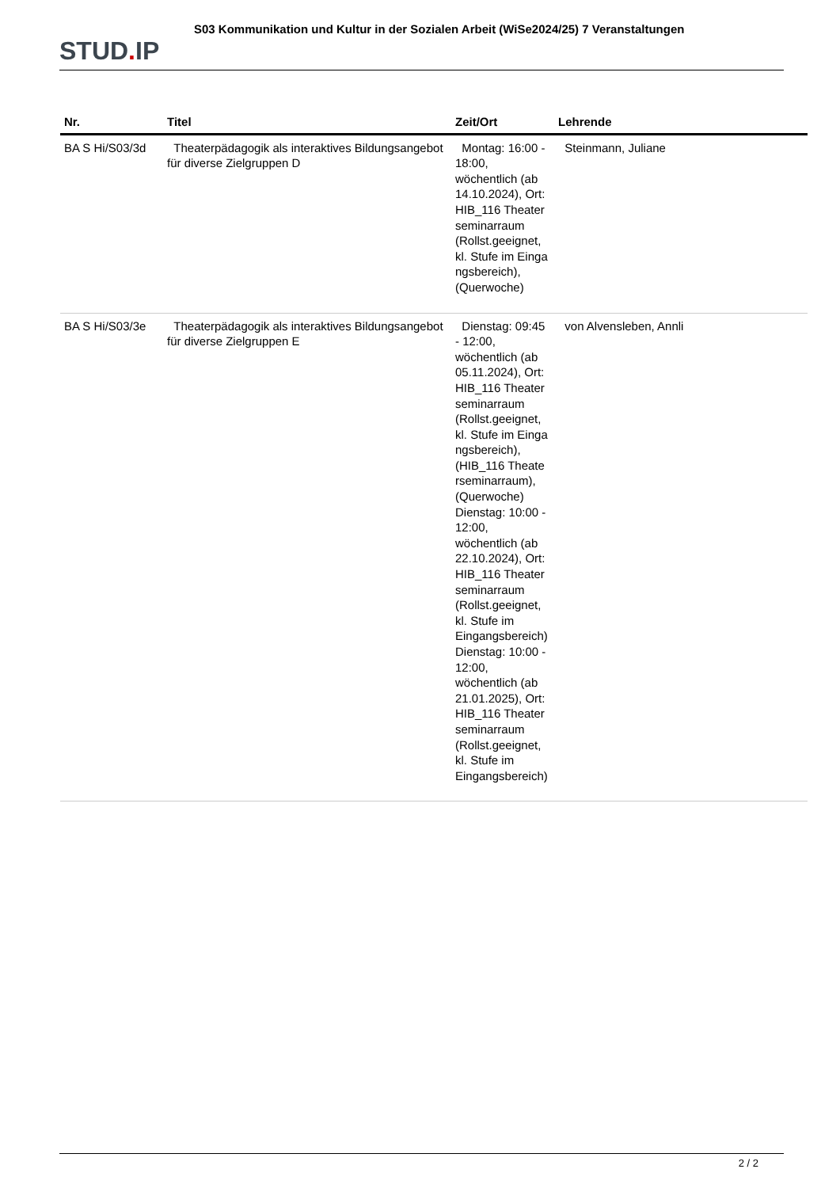STUD. IP
S03 Kommunikation und Kultur in der Sozialen Arbeit (WiSe2024/25) 7 Veranstaltungen
| Nr. | Titel | Zeit/Ort | Lehrende |
| --- | --- | --- | --- |
| BA S Hi/S03/3d | Theaterpädagogik als interaktives Bildungsangebot für diverse Zielgruppen D | Montag: 16:00 - 18:00, wöchentlich (ab 14.10.2024), Ort: HIB_116 Theater seminarraum (Rollst.geeignet, kl. Stufe im Einga ngsbereich), (Querwoche) | Steinmann, Juliane |
| BA S Hi/S03/3e | Theaterpädagogik als interaktives Bildungsangebot für diverse Zielgruppen E | Dienstag: 09:45 - 12:00, wöchentlich (ab 05.11.2024), Ort: HIB_116 Theater seminarraum (Rollst.geeignet, kl. Stufe im Einga ngsbereich), (HIB_116 Theate rseminarraum), (Querwoche) Dienstag: 10:00 - 12:00, wöchentlich (ab 22.10.2024), Ort: HIB_116 Theater seminarraum (Rollst.geeignet, kl. Stufe im Eingangsbereich) Dienstag: 10:00 - 12:00, wöchentlich (ab 21.01.2025), Ort: HIB_116 Theater seminarraum (Rollst.geeignet, kl. Stufe im Eingangsbereich) | von Alvensleben, Annli |
2 / 2